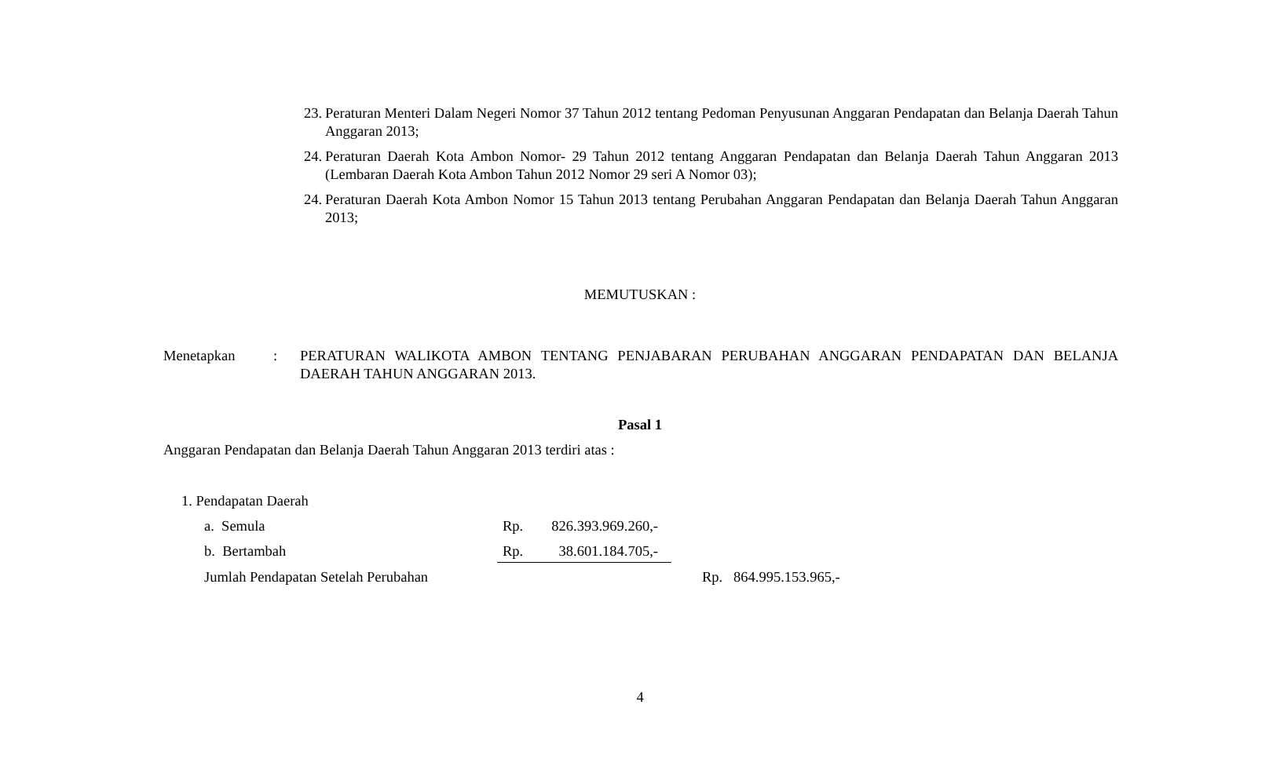23. Peraturan Menteri Dalam Negeri Nomor 37 Tahun 2012 tentang Pedoman Penyusunan Anggaran Pendapatan dan Belanja Daerah Tahun Anggaran 2013;
24. Peraturan Daerah Kota Ambon Nomor- 29 Tahun 2012 tentang Anggaran Pendapatan dan Belanja Daerah Tahun Anggaran 2013 (Lembaran Daerah Kota Ambon Tahun 2012 Nomor 29 seri A Nomor 03);
24. Peraturan Daerah Kota Ambon Nomor 15 Tahun 2013 tentang Perubahan Anggaran Pendapatan dan Belanja Daerah Tahun Anggaran 2013;
MEMUTUSKAN :
Menetapkan : PERATURAN WALIKOTA AMBON TENTANG PENJABARAN PERUBAHAN ANGGARAN PENDAPATAN DAN BELANJA DAERAH TAHUN ANGGARAN 2013.
Pasal 1
Anggaran Pendapatan dan Belanja Daerah Tahun Anggaran 2013 terdiri atas :
1. Pendapatan Daerah
a. Semula Rp. 826.393.969.260,-
b. Bertambah Rp. 38.601.184.705,-
Jumlah Pendapatan Setelah Perubahan Rp. 864.995.153.965,-
4